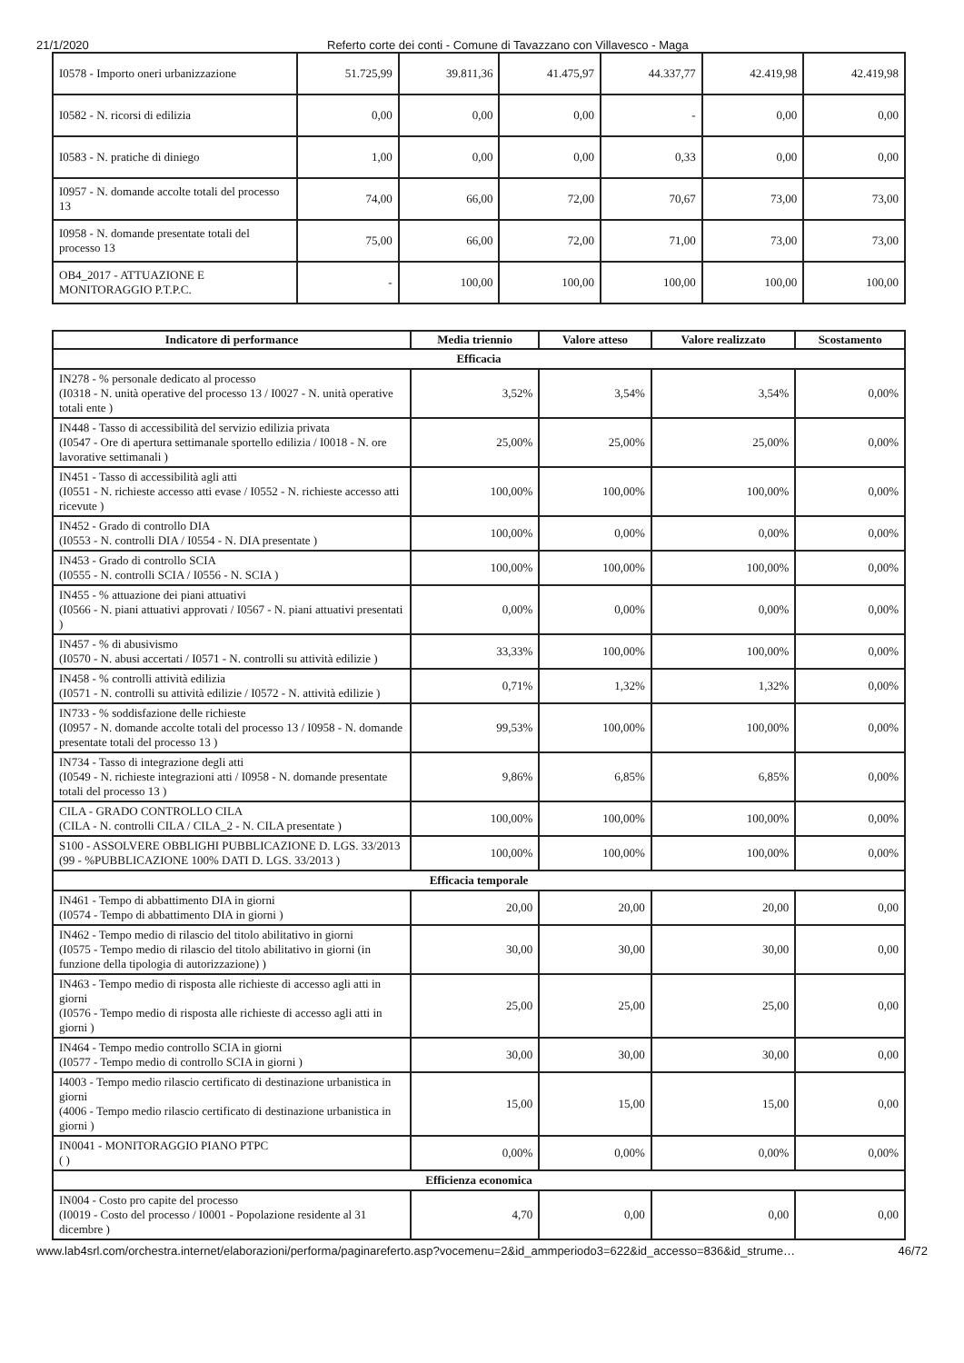21/1/2020 Referto corte dei conti - Comune di Tavazzano con Villavesco - Maga
| I0578 - Importo oneri urbanizzazione | 51.725,99 | 39.811,36 | 41.475,97 | 44.337,77 | 42.419,98 | 42.419,98 |
| I0582 - N. ricorsi di edilizia | 0,00 | 0,00 | 0,00 | - | 0,00 | 0,00 |
| I0583 - N. pratiche di diniego | 1,00 | 0,00 | 0,00 | 0,33 | 0,00 | 0,00 |
| I0957 - N. domande accolte totali del processo 13 | 74,00 | 66,00 | 72,00 | 70,67 | 73,00 | 73,00 |
| I0958 - N. domande presentate totali del processo 13 | 75,00 | 66,00 | 72,00 | 71,00 | 73,00 | 73,00 |
| OB4_2017 - ATTUAZIONE E MONITORAGGIO P.T.P.C. | - | 100,00 | 100,00 | 100,00 | 100,00 | 100,00 |
| Indicatore di performance | Media triennio | Valore atteso | Valore realizzato | Scostamento |
| --- | --- | --- | --- | --- |
| Efficacia | | | | |
| IN278 - % personale dedicato al processo (I0318 - N. unità operative del processo 13 / I0027 - N. unità operative totali ente ) | 3,52% | 3,54% | 3,54% | 0,00% |
| IN448 - Tasso di accessibilità del servizio edilizia privata (I0547 - Ore di apertura settimanale sportello edilizia / I0018 - N. ore lavorative settimanali ) | 25,00% | 25,00% | 25,00% | 0,00% |
| IN451 - Tasso di accessibilità agli atti (I0551 - N. richieste accesso atti evase / I0552 - N. richieste accesso atti ricevute ) | 100,00% | 100,00% | 100,00% | 0,00% |
| IN452 - Grado di controllo DIA (I0553 - N. controlli DIA / I0554 - N. DIA presentate ) | 100,00% | 0,00% | 0,00% | 0,00% |
| IN453 - Grado di controllo SCIA (I0555 - N. controlli SCIA / I0556 - N. SCIA ) | 100,00% | 100,00% | 100,00% | 0,00% |
| IN455 - % attuazione dei piani attuativi (I0566 - N. piani attuativi approvati / I0567 - N. piani attuativi presentati ) | 0,00% | 0,00% | 0,00% | 0,00% |
| IN457 - % di abusivismo (I0570 - N. abusi accertati / I0571 - N. controlli su attività edilizie ) | 33,33% | 100,00% | 100,00% | 0,00% |
| IN458 - % controlli attività edilizia (I0571 - N. controlli su attività edilizie / I0572 - N. attività edilizie ) | 0,71% | 1,32% | 1,32% | 0,00% |
| IN733 - % soddisfazione delle richieste (I0957 - N. domande accolte totali del processo 13 / I0958 - N. domande presentate totali del processo 13 ) | 99,53% | 100,00% | 100,00% | 0,00% |
| IN734 - Tasso di integrazione degli atti (I0549 - N. richieste integrazioni atti / I0958 - N. domande presentate totali del processo 13 ) | 9,86% | 6,85% | 6,85% | 0,00% |
| CILA - GRADO CONTROLLO CILA (CILA - N. controlli CILA / CILA_2 - N. CILA presentate ) | 100,00% | 100,00% | 100,00% | 0,00% |
| S100 - ASSOLVERE OBBLIGHI PUBBLICAZIONE D. LGS. 33/2013 (99 - %PUBBLICAZIONE 100% DATI D. LGS. 33/2013 ) | 100,00% | 100,00% | 100,00% | 0,00% |
| Efficacia temporale | | | | |
| IN461 - Tempo di abbattimento DIA in giorni (I0574 - Tempo di abbattimento DIA in giorni ) | 20,00 | 20,00 | 20,00 | 0,00 |
| IN462 - Tempo medio di rilascio del titolo abilitativo in giorni (I0575 - Tempo medio di rilascio del titolo abilitativo in giorni (in funzione della tipologia di autorizzazione) ) | 30,00 | 30,00 | 30,00 | 0,00 |
| IN463 - Tempo medio di risposta alle richieste di accesso agli atti in giorni (I0576 - Tempo medio di risposta alle richieste di accesso agli atti in giorni ) | 25,00 | 25,00 | 25,00 | 0,00 |
| IN464 - Tempo medio controllo SCIA in giorni (I0577 - Tempo medio di controllo SCIA in giorni ) | 30,00 | 30,00 | 30,00 | 0,00 |
| I4003 - Tempo medio rilascio certificato di destinazione urbanistica in giorni (4006 - Tempo medio rilascio certificato di destinazione urbanistica in giorni ) | 15,00 | 15,00 | 15,00 | 0,00 |
| IN0041 - MONITORAGGIO PIANO PTPC ( ) | 0,00% | 0,00% | 0,00% | 0,00% |
| Efficienza economica | | | | |
| IN004 - Costo pro capite del processo (I0019 - Costo del processo / I0001 - Popolazione residente al 31 dicembre ) | 4,70 | 0,00 | 0,00 | 0,00 |
www.lab4srl.com/orchestra.internet/elaborazioni/performa/paginareferto.asp?vocemenu=2&id_ammperiodo3=622&id_accesso=836&id_strume… 46/72